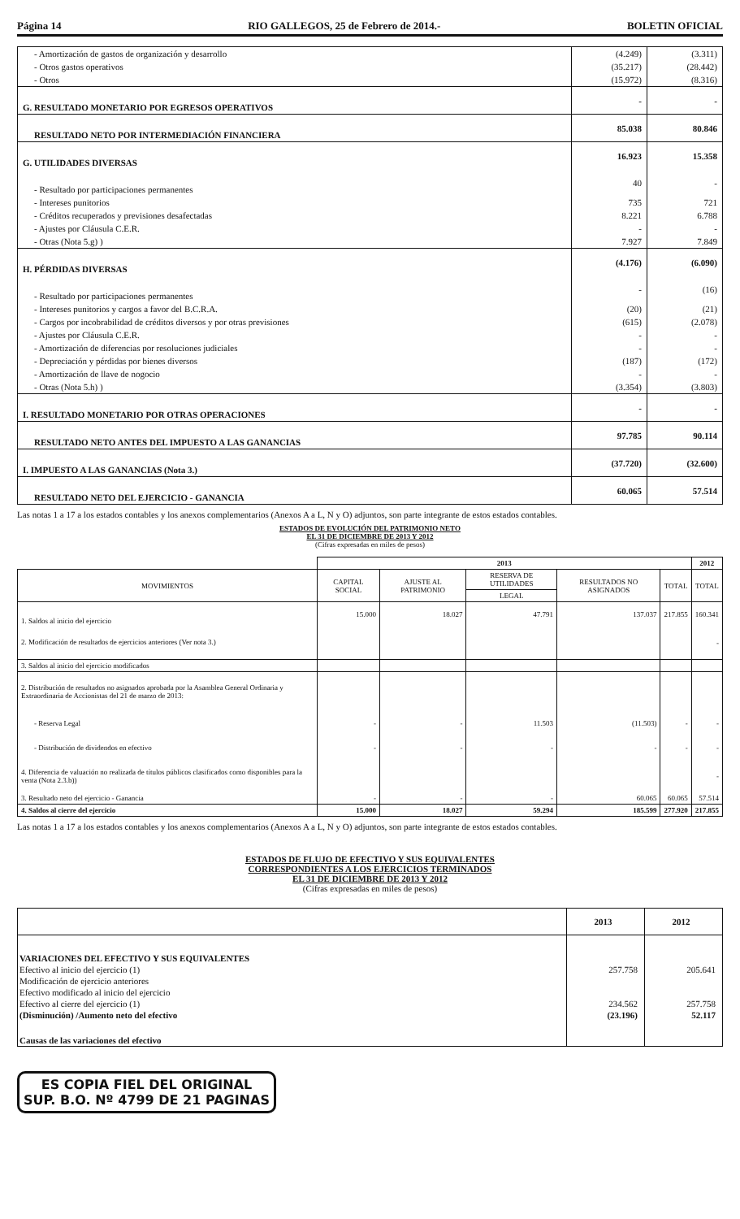Página 14 RIO GALLEGOS, 25 de Febrero de 2014.- BOLETIN OFICIAL
| - Amortización de gastos de organización y desarrollo | (4.249) | (3.311) |
| - Otros gastos operativos | (35.217) | (28.442) |
| - Otros | (15.972) | (8.316) |
| G. RESULTADO MONETARIO POR EGRESOS OPERATIVOS | - | - |
| RESULTADO NETO POR INTERMEDIACIÓN FINANCIERA | 85.038 | 80.846 |
| G. UTILIDADES DIVERSAS | 16.923 | 15.358 |
| - Resultado por participaciones permanentes | 40 | - |
| - Intereses punitorios | 735 | 721 |
| - Créditos recuperados y previsiones desafectadas | 8.221 | 6.788 |
| - Ajustes por Cláusula C.E.R. | - | - |
| - Otras (Nota 5.g) ) | 7.927 | 7.849 |
| H. PÉRDIDAS DIVERSAS | (4.176) | (6.090) |
| - Resultado por participaciones permanentes | - | (16) |
| - Intereses punitorios y cargos a favor del B.C.R.A. | (20) | (21) |
| - Cargos por incobrabilidad de créditos diversos y por otras previsiones | (615) | (2.078) |
| - Ajustes por Cláusula C.E.R. | - | - |
| - Amortización de diferencias por resoluciones judiciales | - | - |
| - Depreciación y pérdidas por bienes diversos | (187) | (172) |
| - Amortización de llave de nogocio | - | - |
| - Otras (Nota 5.h) ) | (3.354) | (3.803) |
| I. RESULTADO MONETARIO POR OTRAS OPERACIONES | - | - |
| RESULTADO NETO ANTES DEL IMPUESTO A LAS GANANCIAS | 97.785 | 90.114 |
| I. IMPUESTO A LAS GANANCIAS (Nota 3.) | (37.720) | (32.600) |
| RESULTADO NETO DEL EJERCICIO - GANANCIA | 60.065 | 57.514 |
Las notas 1 a 17 a los estados contables y los anexos complementarios (Anexos A a L, N y O) adjuntos, son parte integrante de estos estados contables.
ESTADOS DE EVOLUCIÓN DEL PATRIMONIO NETO
EL 31 DE DICIEMBRE DE 2013 Y 2012
(Cifras expresadas en miles de pesos)
| | 2013 | | | | | 2012 |
| --- | --- | --- | --- | --- | --- | --- |
| MOVIMIENTOS | CAPITAL SOCIAL | AJUSTE AL PATRIMONIO | RESERVA DE UTILIDADES | RESULTADOS NO ASIGNADOS | TOTAL | TOTAL |
| | | | LEGAL | | | |
| 1. Saldos al inicio del ejercicio | 15.000 | 18.027 | 47.791 | 137.037 | 217.855 | 160.341 |
| 2. Modificación de resultados de ejercicios anteriores (Ver nota 3.) | | | | | | - |
| 3. Saldos al inicio del ejercicio modificados | | | | | | |
| 2. Distribución de resultados no asignados aprobada por la Asamblea General Ordinaria y Extraordinaria de Accionistas del 21 de marzo de 2013: | | | | | | |
| - Reserva Legal | - | - | 11.503 | (11.503) | - | - |
| - Distribución de dividendos en efectivo | - | - | - | - | - | - |
| 4. Diferencia de valuación no realizada de títulos públicos clasificados como disponibles para la venta (Nota 2.3.b)) | | | | | | - |
| 3. Resultado neto del ejercicio - Ganancia | - | - | - | 60.065 | 60.065 | 57.514 |
| 4. Saldos al cierre del ejercicio | 15.000 | 18.027 | 59.294 | 185.599 | 277.920 | 217.855 |
Las notas 1 a 17 a los estados contables y los anexos complementarios (Anexos A a L, N y O) adjuntos, son parte integrante de estos estados contables.
ESTADOS DE FLUJO DE EFECTIVO Y SUS EQUIVALENTES
CORRESPONDIENTES A LOS EJERCICIOS TERMINADOS
EL 31 DE DICIEMBRE DE 2013 Y 2012
(Cifras expresadas en miles de pesos)
| | 2013 | 2012 |
| VARIACIONES DEL EFECTIVO Y SUS EQUIVALENTES | | |
| Efectivo al inicio del ejercicio (1) | 257.758 | 205.641 |
| Modificación de ejercicio anteriores | | |
| Efectivo modificado al inicio del ejercicio | | |
| Efectivo al cierre del ejercicio (1) | 234.562 | 257.758 |
| (Disminución) /Aumento neto del efectivo | (23.196) | 52.117 |
| Causas de las variaciones del efectivo | | |
ES COPIA FIEL DEL ORIGINAL
SUP. B.O. Nº 4799 DE 21 PAGINAS